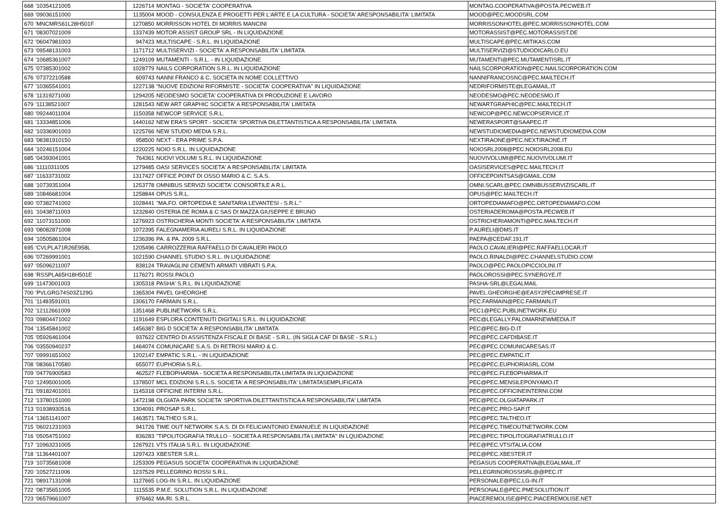| 668 | '10354121005 | 1226714 | MONTAG - SOCIETA' COOPERATIVA | MONTAG.COOPERATIVA@POSTA.PECWEB.IT |
| 669 | '09036151000 | 1135004 | MOOD - CONSULENZA E PROGETTI PER L'ARTE E LA CULTURA - SOCIETA' ARESPONSABILITA' LIMITATA | MOOD@PEC.MOODSRL.COM |
| 670 | 'MNCMRS61L28H501F | 1270850 | MORRISSON HOTEL DI MORRIS MANCINI | MORRISSONHOTEL@PEC.MORRISSONHOTEL.COM |
| 671 | '08307021009 | 1337439 | MOTOR ASSIST GROUP SRL - IN LIQUIDAZIONE | MOTORASSIST@PEC.MOTORASSIST.DE |
| 672 | '06047981003 | 947423 | MULTISCAPE - S.R.L. IN LIQUIDAZIONE | MULTISCAPE@PEC.MITIKAS.COM |
| 673 | '09548131003 | 1171712 | MULTISERVIZI - SOCIETA' A RESPONSABILITA' LIMITATA | MULTISERVIZI@STUDIODICARLO.EU |
| 674 | '10685361007 | 1249109 | MUTAMENTI - S.R.L. - IN LIQUIDAZIONE | MUTAMENTI@PEC.MUTAMENTISRL.IT |
| 675 | '07385301002 | 1028779 | NAILS CORPORATION S.R.L. IN LIQUIDAZIONE | NAILSCORPORATION@PEC.NAILSCORPORATION.COM |
| 676 | '07372210588 | 609743 | NANNI FRANCO & C. SOCIETA IN NOME COLLETTIVO | NANNIFRANCOSNC@PEC.MAILTECH.IT |
| 677 | '10365541001 | 1227138 | "NUOVE EDIZIONI RIFORMISTE - SOCIETA' COOPERATIVA" IN LIQUIDAZIONE | NEDRIFORMISTE@LEGAMAIL.IT |
| 678 | '11319271000 | 1294205 | NEODESMO SOCIETA' COOPERATIVA DI PRODUZIONE E LAVORO | NEODESMO@PEC.NEODESMO.IT |
| 679 | '11138521007 | 1281543 | NEW ART GRAPHIC SOCIETA' A RESPONSABILITA' LIMITATA | NEWARTGRAPHIC@PEC.MAILTECH.IT |
| 680 | '09244011004 | 1150358 | NEWCOP SERVICE S.R.L. | NEWCOP@PEC.NEWCOPSERVICE.IT |
| 681 | '13334851006 | 1440162 | NEW ERA'S SPORT - SOCIETA' SPORTIVA DILETTANTISTICA A RESPONSABILITA' LIMITATA | NEWERASPORT@SAAPEC.IT |
| 682 | '10336901003 | 1225766 | NEW STUDIO MEDIA S.R.L. | NEWSTUDIOMEDIA@PEC.NEWSTUDIOMEDIA.COM |
| 683 | '08381910150 | 958500 | NEXT - ERA PRIME S.P.A. | NEXTIRAONE@PEC.NEXTIRAONE.IT |
| 684 | '10246151004 | 1220225 | NOIO S.R.L. IN LIQUIDAZIONE | NOIOSRL2008@PEC.NOIOSRL2008.EU |
| 685 | '04393041001 | 764361 | NUOVI VOLUMI S.R.L. IN LIQUIDAZIONE | NUOVIVOLUMI@PEC.NUOVIVOLUMI.IT |
| 686 | '11110311005 | 1279485 | OASI SERVICES SOCIETA' A RESPONSABILITA' LIMITATA | OASISERVICES@PEC.MAILTECH.IT |
| 687 | '11633731002 | 1317427 | OFFICE POINT DI OSSO MARIO & C. S.A.S. | OFFICEPOINTSAS@GMAIL.COM |
| 688 | '10739351004 | 1253778 | OMNIBUS SERVIZI SOCIETA' CONSORTILE A R.L. | OMNI.SCARL@PEC.OMNIBUSSERVIZISCARL.IT |
| 689 | '10846681004 | 1258844 | OPUS S.R.L. | OPUS@PEC.MAILTECH.IT |
| 690 | '07382741002 | 1028441 | "MA.FO. ORTOPEDIA E SANITARIA LEVANTESI - S.R.L." | ORTOPEDIAMAFO@PEC.ORTOPEDIAMAFO.COM |
| 691 | '10438711003 | 1232840 | OSTERIA DE ROMA & C SAS DI MAZZA GIUSEPPE E BRUNO | OSTERIADEROMA@POSTA.PECWEB.IT |
| 692 | '11073151000 | 1276923 | OSTRICHERIA MONTI SOCIETA' A RESPONSABILITA' LIMITATA | OSTRICHERIAMONTI@PEC.MAILTECH.IT |
| 693 | '08082871008 | 1072395 | FALEGNAMERIA AURELI S.R.L. IN LIQUIDAZIONE | P.AURELI@DMS.IT |
| 694 | '10505861004 | 1236396 | PA. & PA. 2009 S.R.L. | PAEPA@CEDAF.191.IT |
| 695 | 'CVLPLA71R26E958L | 1205496 | CARROZZERIA RAFFAELLO DI CAVALIERI PAOLO | PAOLO.CAVALIERI@PEC.RAFFAELLOCAR.IT |
| 696 | '07269991001 | 1021590 | CHANNEL STUDIO S.R.L. IN LIQUIDAZIONE | PAOLO.RINALDI@PEC.CHANNELSTUDIO.COM |
| 697 | '05096211007 | 838124 | TRAVAGLINI CEMENTI ARMATI VIBRATI S.P.A. | PAOLO@PEC.PAOLOPICCIOLINI.IT |
| 698 | 'RSSPLA65H18H501E | 1176271 | ROSSI PAOLO | PAOLOROSSI@PEC.SYNERGYE.IT |
| 699 | '11473001003 | 1305318 | PASHA' S.R.L. IN LIQUIDAZIONE | PASHA-SRL@LEGALMAIL |
| 700 | 'PVLGRG74S03Z129G | 1365304 | PAVEL GHEORGHE | PAVEL.GHEORGHE@EASY2PECIMPRESE.IT |
| 701 | '11483591001 | 1306170 | FARMAIN S.R.L. | PEC.FARMAIN@PEC.FARMAIN.IT |
| 702 | '12112661009 | 1351468 | PUBLINETWORK S.R.L. | PEC1@PEC.PUBLINETWORK.EU |
| 703 | '09804471002 | 1191649 | ESPLORA CONTENUTI DIGITALI S.R.L. IN LIQUIDAZIONE | PEC@LEGALLY.PALOMARNEWMEDIA.IT |
| 704 | '13545841002 | 1456387 | BIG D SOCIETA' A RESPONSABILITA' LIMITATA | PEC@PEC.BIG-D.IT |
| 705 | '05926461004 | 937622 | CENTRO DI ASSISTENZA FISCALE DI BASE - S.R.L. (IN SIGLA CAF DI BASE - S.R.L.) | PEC@PEC.CAFDIBASE.IT |
| 706 | '03550940237 | 1464074 | COMUNICARE S.A.S. DI RETROSI MARIO & C. | PEC@PEC.COMUNICARESAS.IT |
| 707 | '09991651002 | 1202147 | EMPATIC S.R.L. - IN LIQUIDAZIONE | PEC@PEC.EMPATIC.IT |
| 708 | '08366170580 | 655077 | EUPHORIA S.R.L. | PEC@PEC.EUPHORIASRL.COM |
| 709 | '04776900583 | 462527 | FLEBOPHARMA - SOCIETA A RESPONSABILITA LIMITATA IN LIQUIDAZIONE | PEC@PEC.FLEBOPHARMA.IT |
| 710 | '12495001005 | 1378507 | MCL EDIZIONI S.R.L.S. SOCIETA' A RESPONSABILITA' LIMITATASEMPLIFICATA | PEC@PEC.MENSILEPONYAMO.IT |
| 711 | '09182401001 | 1145318 | OFFICINE INTERNI S.R.L. | PEC@PEC.OFFICINEINTERNI.COM |
| 712 | '13780151000 | 1472198 | OLGIATA PARK SOCIETA' SPORTIVA DILETTANTISTICA A RESPONSABILITA' LIMITATA | PEC@PEC.OLGIATAPARK.IT |
| 713 | '01938930516 | 1304091 | PROSAP S.R.L. | PEC@PEC.PRO-SAP.IT |
| 714 | '13651141007 | 1463571 | TALTHEO S.R.L. | PEC@PEC.TALTHEO.IT |
| 715 | '06021231003 | 941726 | TIME OUT NETWORK S.A.S. DI DI FELICIANTONIO EMANUELE IN LIQUIDAZIONE | PEC@PEC.TIMEOUTNETWORK.COM |
| 716 | '05054751002 | 836283 | "TIPOLITOGRAFIA TRULLO - SOCIETA A RESPONSABILITA LIMITATA" IN LQUIDAZIONE | PEC@PEC.TIPOLITOGRAFIATRULLO.IT |
| 717 | '10963231005 | 1267921 | VTS ITALIA S.R.L. IN LIQUIDAZIONE | PEC@PEC.VTSITALIA.COM |
| 718 | '11364401007 | 1297423 | XBESTER S.R.L. | PEC@PEC.XBESTER.IT |
| 719 | '10735681008 | 1253309 | PEGASUS SOCIETA' COOPERATIVA IN LIQUIDAZIONE | PEGASUS COOPERATIVA@LEGALMAIL.IT |
| 720 | '10527211006 | 1237529 | PELLEGRINO ROSSI S.R.L. | PELLEGRINOROSSISRL@@PEC.IT |
| 721 | '08917131008 | 1127665 | LOG-IN S.R.L. IN LIQUIDAZIONE | PERSONALE@PEC.LG-IN.IT |
| 722 | '08735651005 | 1115535 | P.M.E. SOLUTION S.R.L. IN LIQUIDAZIONE | PERSONALE@PEC.PMESOLUTION.IT |
| 723 | '06579661007 | 976462 | MA.RI. S.R.L. | PIACEREMOLISE@PEC.PIACEREMOLISE.NET |